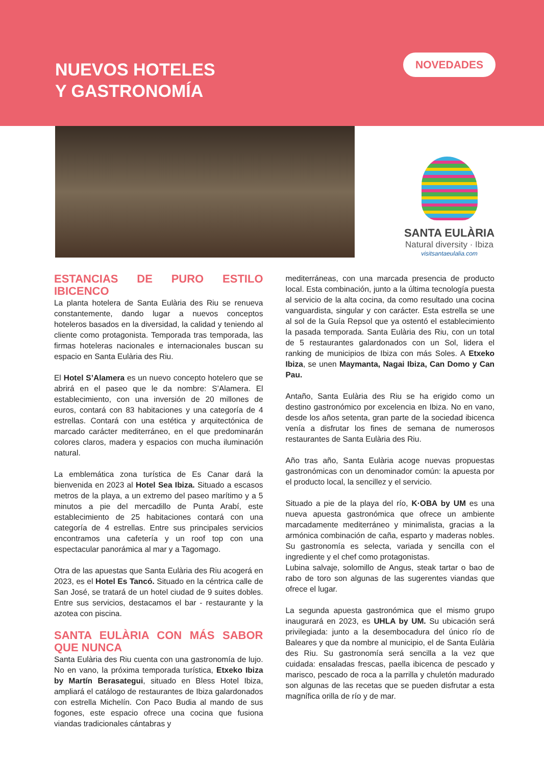NUEVOS HOTELES
Y GASTRONOMÍA
NOVEDADES
SANTA EULÀRIA
Natural diversity · Ibiza
visitsantaeulalia.com
ESTANCIAS DE PURO ESTILO IBICENCO
La planta hotelera de Santa Eulària des Riu se renueva constantemente, dando lugar a nuevos conceptos hoteleros basados en la diversidad, la calidad y teniendo al cliente como protagonista. Temporada tras temporada, las firmas hoteleras nacionales e internacionales buscan su espacio en Santa Eulària des Riu.
El Hotel S’Alamera es un nuevo concepto hotelero que se abrirá en el paseo que le da nombre: S’Alamera. El establecimiento, con una inversión de 20 millones de euros, contará con 83 habitaciones y una categoría de 4 estrellas. Contará con una estética y arquitectónica de marcado carácter mediterráneo, en el que predominarán colores claros, madera y espacios con mucha iluminación natural.
La emblemática zona turística de Es Canar dará la bienvenida en 2023 al Hotel Sea Ibiza. Situado a escasos metros de la playa, a un extremo del paseo marítimo y a 5 minutos a pie del mercadillo de Punta Arabí, este establecimiento de 25 habitaciones contará con una categoría de 4 estrellas. Entre sus principales servicios encontramos una cafetería y un roof top con una espectacular panorámica al mar y a Tagomago.
Otra de las apuestas que Santa Eulària des Riu acogerá en 2023, es el Hotel Es Tancó. Situado en la céntrica calle de San José, se tratará de un hotel ciudad de 9 suites dobles. Entre sus servicios, destacamos el bar - restaurante y la azotea con piscina.
SANTA EULÀRIA CON MÁS SABOR QUE NUNCA
Santa Eulària des Riu cuenta con una gastronomía de lujo. No en vano, la próxima temporada turística, Etxeko Ibiza by Martín Berasategui, situado en Bless Hotel Ibiza, ampliará el catálogo de restaurantes de Ibiza galardonados con estrella Michelín. Con Paco Budia al mando de sus fogones, este espacio ofrece una cocina que fusiona viandas tradicionales cántabras y
mediterráneas, con una marcada presencia de producto local. Esta combinación, junto a la última tecnología puesta al servicio de la alta cocina, da como resultado una cocina vanguardista, singular y con carácter. Esta estrella se une al sol de la Guía Repsol que ya ostentó el establecimiento la pasada temporada. Santa Eulària des Riu, con un total de 5 restaurantes galardonados con un Sol, lidera el ranking de municipios de Ibiza con más Soles. A Etxeko Ibiza, se unen Maymanta, Nagai Ibiza, Can Domo y Can Pau.
Antaño, Santa Eulària des Riu se ha erigido como un destino gastronómico por excelencia en Ibiza. No en vano, desde los años setenta, gran parte de la sociedad ibicenca venía a disfrutar los fines de semana de numerosos restaurantes de Santa Eulària des Riu.
Año tras año, Santa Eulària acoge nuevas propuestas gastronómicas con un denominador común: la apuesta por el producto local, la sencillez y el servicio.
Situado a pie de la playa del río, K·OBA by UM es una nueva apuesta gastronómica que ofrece un ambiente marcadamente mediterráneo y minimalista, gracias a la armónica combinación de caña, esparto y maderas nobles. Su gastronomía es selecta, variada y sencilla con el ingrediente y el chef como protagonistas.
Lubina salvaje, solomillo de Angus, steak tartar o bao de rabo de toro son algunas de las sugerentes viandas que ofrece el lugar.
La segunda apuesta gastronómica que el mismo grupo inaugurará en 2023, es UHLA by UM. Su ubicación será privilegiada: junto a la desembocadura del único río de Baleares y que da nombre al municipio, el de Santa Eulària des Riu. Su gastronomía será sencilla a la vez que cuidada: ensaladas frescas, paella ibicenca de pescado y marisco, pescado de roca a la parrilla y chuletón madurado son algunas de las recetas que se pueden disfrutar a esta magnífica orilla de río y de mar.